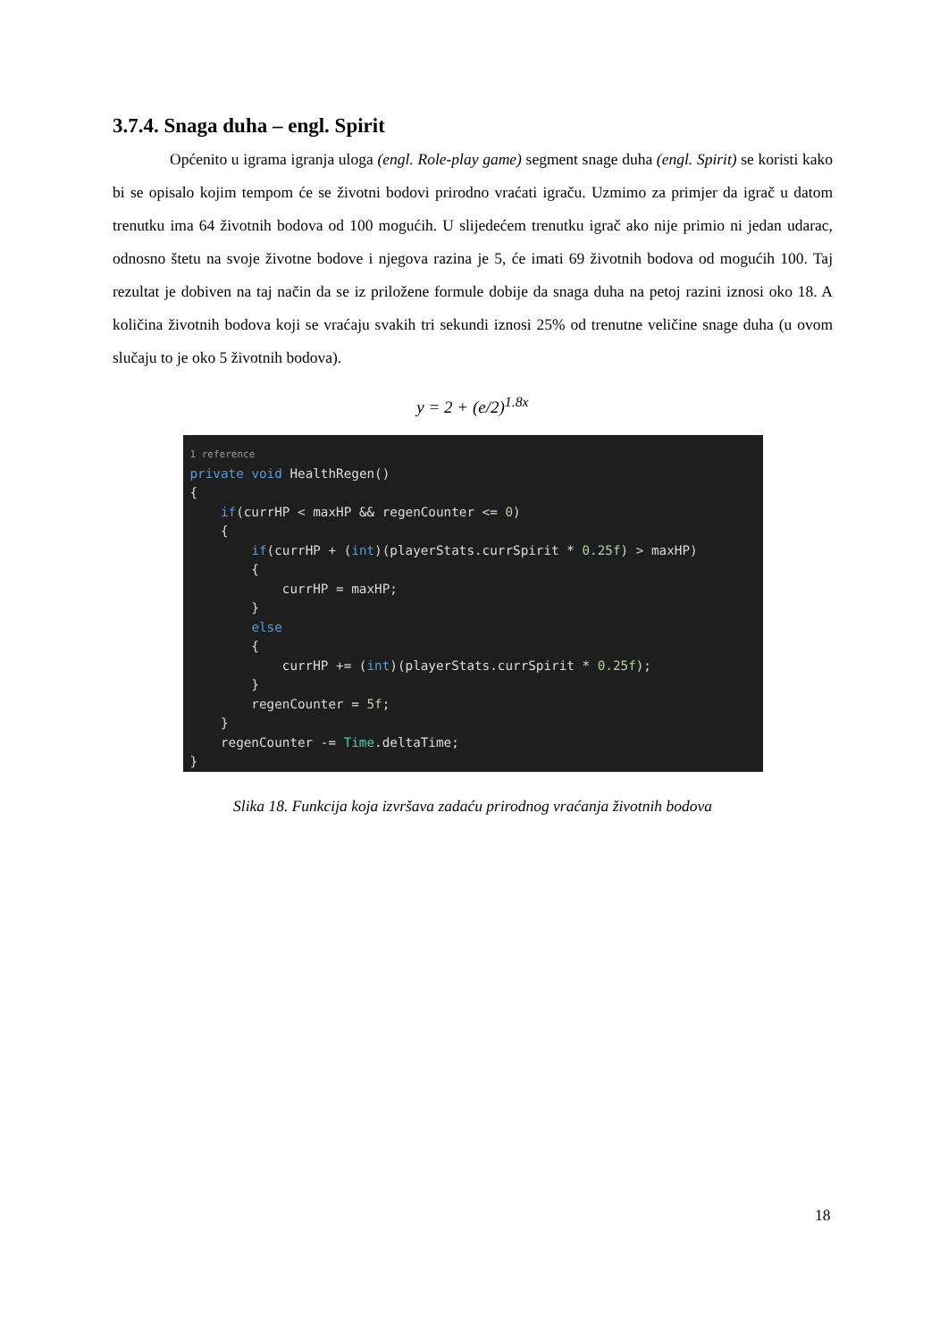3.7.4. Snaga duha – engl. Spirit
Općenito u igrama igranja uloga (engl. Role-play game) segment snage duha (engl. Spirit) se koristi kako bi se opisalo kojim tempom će se životni bodovi prirodno vraćati igraču. Uzmimo za primjer da igrač u datom trenutku ima 64 životnih bodova od 100 mogućih. U slijedećem trenutku igrač ako nije primio ni jedan udarac, odnosno štetu na svoje životne bodove i njegova razina je 5, će imati 69 životnih bodova od mogućih 100. Taj rezultat je dobiven na taj način da se iz priložene formule dobije da snaga duha na petoj razini iznosi oko 18. A količina životnih bodova koji se vraćaju svakih tri sekundi iznosi 25% od trenutne veličine snage duha (u ovom slučaju to je oko 5 životnih bodova).
y = 2 + (e/2)<sup>1.8x</sup>
1 reference private void HealthRegen() { if(currHP < maxHP && regenCounter <= 0) { if(currHP + (int)(playerStats.currSpirit * 0.25f) > maxHP) { currHP = maxHP; } else { currHP += (int)(playerStats.currSpirit * 0.25f); } regenCounter = 5f; } regenCounter -= Time.deltaTime; }
Slika 18. Funkcija koja izvršava zadaću prirodnog vraćanja životnih bodova
18